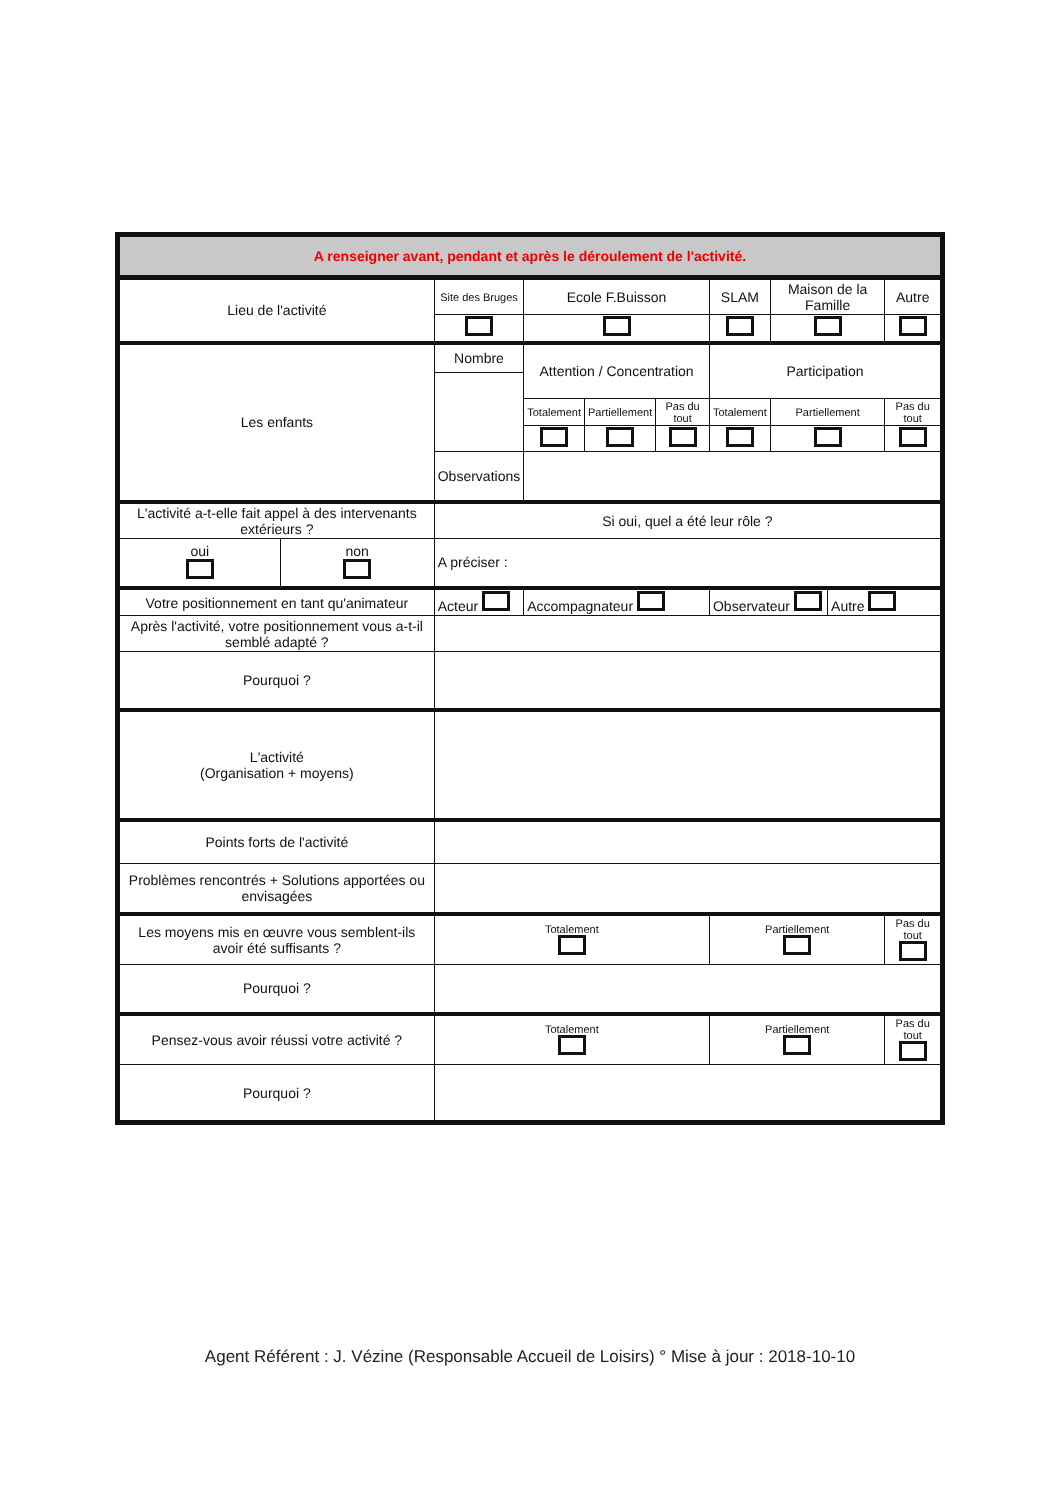| A renseigner avant, pendant et après le déroulement de l'activité. | | | | | | | | | |
| Lieu de l'activité | | Site des Bruges | Ecole F.Buisson | | | SLAM | Maison de la Famille | | Autre |
| Les enfants | | Nombre | Attention / Concentration | | | Participation | | | |
| | | | Totalement | Partiellement | Pas du tout | Totalement | Partiellement | | Pas du tout |
| | | Observations | | | | | | | |
| L'activité a-t-elle fait appel à des intervenants extérieurs ? | | Si oui, quel a été leur rôle ? | | | | | | | |
| oui | non | A préciser : | | | | | | | |
| Votre positionnement en tant qu'animateur | | Acteur | Accompagnateur | | | Observateur | | Autre | |
| Après l'activité, votre positionnement vous a-t-il semblé adapté ? | | | | | | | | | |
| Pourquoi ? | | | | | | | | | |
| L'activité (Organisation + moyens) | | | | | | | | | |
| Points forts de l'activité | | | | | | | | | |
| Problèmes rencontrés + Solutions apportées ou envisagées | | | | | | | | | |
| Les moyens mis en œuvre vous semblent-ils avoir été suffisants ? | | Totalement | | | | Partiellement | | | Pas du tout |
| Pourquoi ? | | | | | | | | | |
| Pensez-vous avoir réussi votre activité ? | | Totalement | | | | Partiellement | | | Pas du tout |
| Pourquoi ? | | | | | | | | | |
Agent Référent : J. Vézine (Responsable Accueil de Loisirs) ° Mise à jour : 2018-10-10